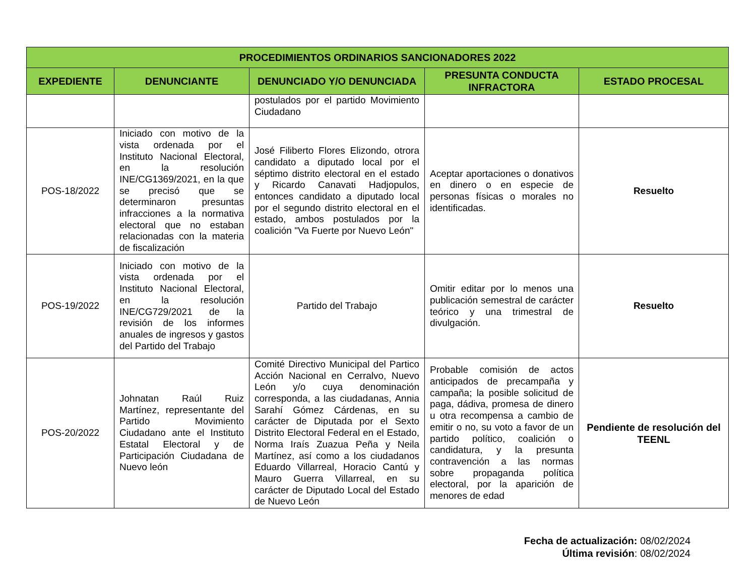| PROCEDIMIENTOS ORDINARIOS SANCIONADORES 2022 | | | | |
| --- | --- | --- | --- | --- |
| EXPEDIENTE | DENUNCIANTE | DENUNCIADO Y/O DENUNCIADA | PRESUNTA CONDUCTA INFRACTORA | ESTADO PROCESAL |
| | | postulados por el partido Movimiento Ciudadano | | |
| POS-18/2022 | Iniciado con motivo de la vista ordenada por el Instituto Nacional Electoral, en la resolución INE/CG1369/2021, en la que se precisó que se determinaron presuntas infracciones a la normativa electoral que no estaban relacionadas con la materia de fiscalización | José Filiberto Flores Elizondo, otrora candidato a diputado local por el séptimo distrito electoral en el estado y Ricardo Canavati Hadjopulos, entonces candidato a diputado local por el segundo distrito electoral en el estado, ambos postulados por la coalición "Va Fuerte por Nuevo León" | Aceptar aportaciones o donativos en dinero o en especie de personas físicas o morales no identificadas. | Resuelto |
| POS-19/2022 | Iniciado con motivo de la vista ordenada por el Instituto Nacional Electoral, en la resolución INE/CG729/2021 de la revisión de los informes anuales de ingresos y gastos del Partido del Trabajo | Partido del Trabajo | Omitir editar por lo menos una publicación semestral de carácter teórico y una trimestral de divulgación. | Resuelto |
| POS-20/2022 | Johnatan Raúl Ruiz Martínez, representante del Partido Movimiento Ciudadano ante el Instituto Estatal Electoral y de Participación Ciudadana de Nuevo león | Comité Directivo Municipal del Partico Acción Nacional en Cerralvo, Nuevo León y/o cuya denominación corresponda, a las ciudadanas, Annia Sarahí Gómez Cárdenas, en su carácter de Diputada por el Sexto Distrito Electoral Federal en el Estado, Norma Iraís Zuazua Peña y Neila Martínez, así como a los ciudadanos Eduardo Villarreal, Horacio Cantú y Mauro Guerra Villarreal, en su carácter de Diputado Local del Estado de Nuevo León | Probable comisión de actos anticipados de precampaña y campaña; la posible solicitud de paga, dádiva, promesa de dinero u otra recompensa a cambio de emitir o no, su voto a favor de un partido político, coalición o candidatura, y la presunta contravención a las normas sobre propaganda política electoral, por la aparición de menores de edad | Pendiente de resolución del TEENL |
Fecha de actualización: 08/02/2024
Última revisión: 08/02/2024